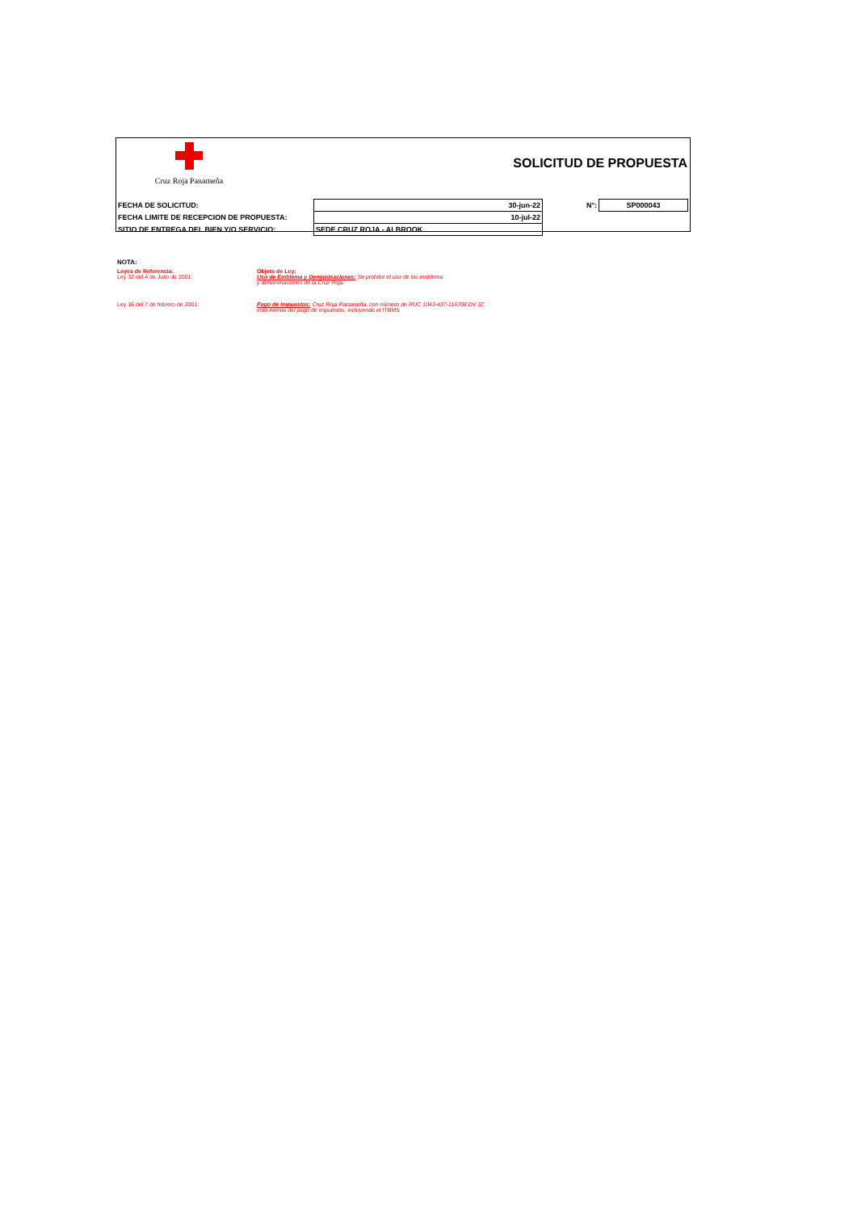Cruz Roja Panameña
SOLICITUD DE PROPUESTA
| FECHA DE SOLICITUD: | 30-jun-22 | N°: | SP000043 |
| FECHA LIMITE DE RECEPCION DE PROPUESTA: | 10-jul-22 | | |
| SITIO DE ENTREGA DEL BIEN Y/O SERVICIO: | SEDE CRUZ ROJA - ALBROOK | | |
NOTA:
Leyes de Referencia:
Ley 32 del 4 de Julio de 2001:
Objeto de Ley:
Uso de Emblema y Denominaciones: Se prohibe el uso de los emblema
y denominaciones de la Cruz Roja.
Ley 16 del 7 de febrero de 2001: Pago de Impuestos: Cruz Roja Panameña, con número de RUC 1043-437-116708 DV 37,
esta exenta del pago de impuestos, incluyendo el ITBMS